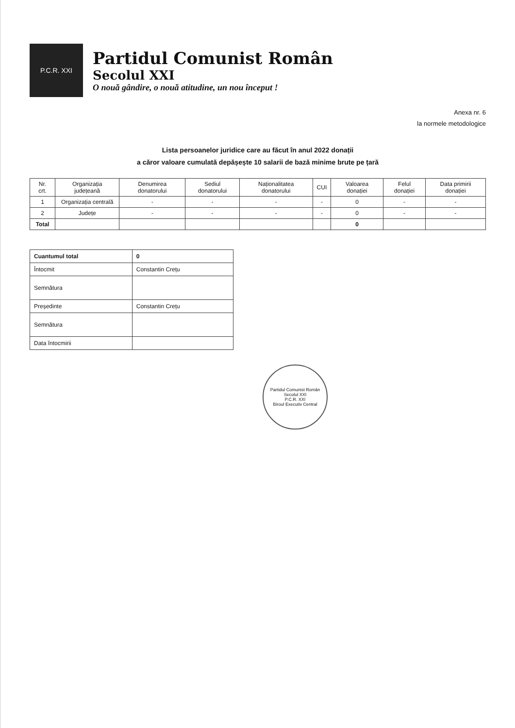P.C.R. XXI
Partidul Comunist Român
Secolul XXI
O nouă gândire, o nouă atitudine, un nou început !
Anexa nr. 6
la normele metodologice
Lista persoanelor juridice care au făcut în anul 2022 donații
a căror valoare cumulată depășește 10 salarii de bază minime brute pe țară
| Nr. crt. | Organizația județeană | Denumirea donatorului | Sediul donatorului | Naționalitatea donatorului | CUI | Valoarea donației | Felul donației | Data primirii donației |
| --- | --- | --- | --- | --- | --- | --- | --- | --- |
| 1 | Organizația centrală | - | - | - | - | 0 | - | - |
| 2 | Județe | - | - | - | - | 0 | - | - |
| Total | | | | | | 0 | | |
| Cuantumul total | 0 |
| Întocmit | Constantin Crețu |
| Semnătura | |
| Președinte | Constantin Crețu |
| Semnătura | |
| Data întocmirii | |
Partidul Comunist Român Secolul XXI
P.C.R. XXI
Biroul Executiv Central